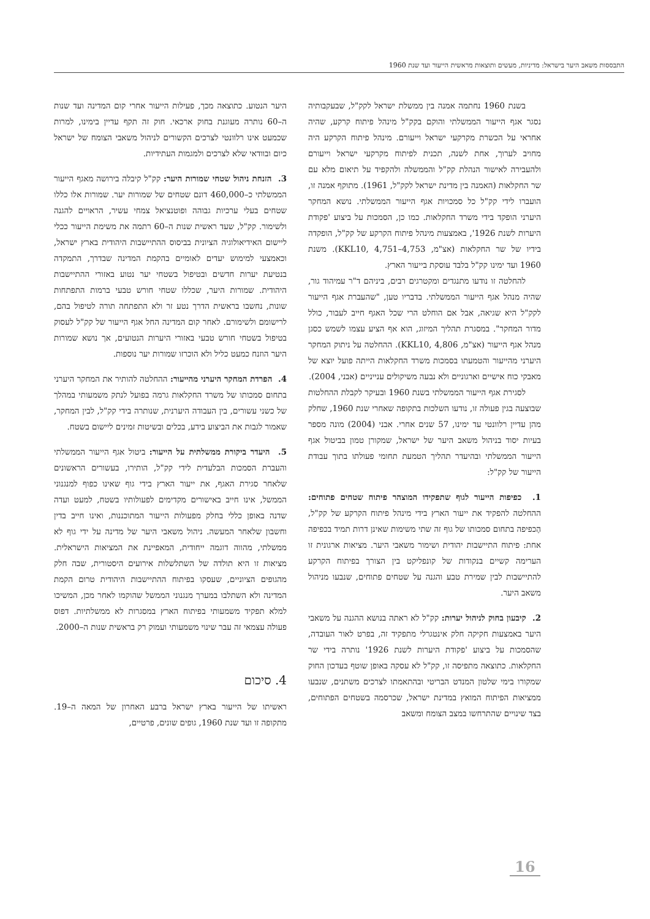התבססות משאב היער בישראל: מדיניות, מעשים ותוצאות מראשית הייעור ועד שנת 1960
בשנת 1960 נחתמה אמנה בין ממשלת ישראל לקק"ל, שבעקבותיה נסגר אגף הייעור הממשלתי והוקם בקק"ל מינהל פיתוח קרקע, שהיה אחראי על הכשרת מקרקעי ישראל וייעורם. מינהל פיתוח הקרקע היה מחויב לערוך, אחת לשנה, תכנית לפיתוח מקרקעי ישראל וייעורם ולהעבירה לאישור הנהלת קק"ל והממשלה ולהקפיד על תיאום מלא עם שר החקלאות (האמנה בין מדינת ישראל לקק"ל, 1961). מתוקף אמנה זו, הועברו לידי קק"ל כל סמכויות אגף הייעור הממשלתי. נושא המחקר היערני הופקד בידי משרד החקלאות. כמו כן, הסמכות על ביצוע 'פקודת היערות לשנת 1926', באמצעות מינהל פיתוח הקרקע של קק"ל, הופקדה בידיו של שר החקלאות (אצ"מ, KKL10, 4,751–4,753). משנת 1960 ועד ימינו קק"ל בלבד עוסקת בייעור הארץ.
להחלטה זו נודעו מתנגדים ומקטרגים רבים, ביניהם ד"ר עמיהוד גור, שהיה מנהל אגף הייעור הממשלתי. בדבריו טען, "שהעברת אגף הייעור לקק"ל היא שגיאה, אבל אם הוחלט הרי שכל האגף חייב לעבור, כולל מדור המחקר". במסגרת תהליך המיזוג, הוא אף הציע עצמו לשמש כסגן מנהל אגף הייעור (אצ"מ, KKL10, 4,806). ההחלטה על ניתוק המחקר היערני מהייעור והטמעתו בסמכות משרד החקלאות הייתה פועל יוצא של מאבקי כוח אישיים וארגוניים ולא נבעה משיקולים ענייניים (אבני, 2004).
לסגירת אגף הייעור הממשלתי בשנת 1960 ובעיקר לקבלת ההחלטות שבוצעה בגין פעולה זו, נודעו השלכות בתקופה שאחרי שנת 1960, שחלק מהן עדיין רלוונטי עד ימינו, 57 שנים אחרי. אבני (2004) מונה מספר בעיות יסוד בניהול משאב היער של ישראל, שמקורן טמון בביטול אגף הייעור הממשלתי ובהיעדר תהליך הטמעת תחומי פעולתו בתוך עבודת הייעור של קק"ל:
1. כפיפות הייעור לגוף שתפקידו המוצהר פיתוח שטחים פתוחים: ההחלטה להפקיד את ייעור הארץ בידי מינהל פיתוח הקרקע של קק"ל, הֶכפיפה בתחום סמכותו של גוף זה שתי משימות שאינן דרות תמיד בכפיפה אחת: פיתוח התיישבות יהודית ושימור משאבי היער. מציאות ארגונית זו הערימה קשיים בנקודות של קונפליקט בין הצורך בפיתוח הקרקע להתיישבות לבין שמירת טבע והגנה על שטחים פתוחים, שנבעו מניהול משאב היער.
2. קיבעון בחוק לניהול יערות: קק"ל לא ראתה בנושא ההגנה על משאבי היער באמצעות חקיקה חלק אינטגרלי מתפקיד זה, בפרט לאור העובדה, שהסמכות על ביצוע 'פקודת היערות לשנת 1926' נותרה בידי שר החקלאות. כתוצאה מתפיסה זו, קק"ל לא עסקה באופן שוטף בעדכון החוק שמקורו בימי שלטון המנדט הבריטי ובהתאמתו לצרכים משתנים, שנבעו ממציאות הפיתוח המואץ במדינת ישראל, שכרסמה בשטחים הפתוחים, בצד שינויים שהתרחשו במצב הצומח ומשאב
היער הנטוע. כתוצאה מכך, פעילות הייעור אחרי קום המדינה ועד שנות ה–60 נותרה מעוגנת בחוק ארכאי. חוק זה תקף עדיין בימינו, למרות שכמעט אינו רלוונטי לצרכים הקשורים לניהול משאבי הצומח של ישראל כיום ובוודאי שלא לצרכים ולמגמות העתידיות.
3. הזנחת ניהול שטחי שמורות היער: קק"ל קיבלה בירושה מאגף הייעור הממשלתי כ–460,000 דונם שטחים של שמורות יער. שמורות אלו כללו שטחים בעלי ערכיות גבוהה ופוטנציאל צמחי עשיר, הראויים להגנה ולשימור. קק"ל, שעד ראשית שנות ה–60 רתמה את משימת הייעור ככלי ליישום האידיאולוגיה הציונית בביסוס ההתיישבות היהודית בארץ ישראל, וכאמצעי למימוש יעדים לאומיים בהקמת המדינה שבדרך, התמקדה בנטיעת יערות חדשים ובטיפול בשטחי יער נטוע באזורי ההתיישבות היהודית. שמורות היער, שכללו שטחי חורש טבעי ברמות התפתחות שונות, נחשבו בראשית הדרך נטע זר ולא התפתחה תורה לטיפול בהם, לרישומם ולשימורם. לאחר קום המדינה החל אגף הייעור של קק"ל לעסוק בטיפול בשטחי חורש טבעי באזורי היערות הנטועים, אך נושא שמורות היער הוזנח כמעט כליל ולא הוכרזו שמורות יער נוספות.
4. הפרדת המחקר היערני מהייעור: ההחלטה להותיר את המחקר היערני בתחום סמכותו של משרד החקלאות גרמה בפועל לנתק משמעותי במהלך של כשני עשורים, בין העבודה היערנית, שנותרה בידי קק"ל, לבין המחקר, שאמור לגבות את הביצוע בידע, בכלים ובשיטות זמינים ליישום בשטח.
5. היעדר ביקורת ממשלתית על הייעור: ביטול אגף הייעור הממשלתי והעברת הסמכות הבלעדית לידי קק"ל, הותירו, בעשורים הראשונים שלאחר סגירת האגף, את ייעור הארץ בידי גוף שאינו כפוף למנגנוני הממשל, אינו חייב באישורים מקדימים לפעולותיו בשטח, למעט ועדה שדנה באופן כללי בחלק מפעולות הייעור המתוכננות, ואינו חייב בדין וחשבון שלאחר המעשה. ניהול משאבי היער של מדינה על ידי גוף לא ממשלתי, מהווה דוגמה ייחודית, המאפיינת את המציאות הישראלית. מציאות זו היא תולדה של השתלשלות אירועים היסטורית, שבה חלק מהגופים הציוניים, שעסקו בפיתוח ההתיישבות היהודית טרום הקמת המדינה ולא השתלבו במערך מנגנוני הממשל שהוקמו לאחר מכן, המשיכו למלא תפקיד משמעותי בפיתוח הארץ במסגרות לא ממשלתיות. דפוס פעולה עצמאי זה עבר שינוי משמעותי ועמוק רק בראשית שנות ה–2000.
4. סיכום
ראשיתו של הייעור בארץ ישראל ברבע האחרון של המאה ה–19. מתקופה זו ועד שנת 1960, גופים שונים, פרטיים,
16